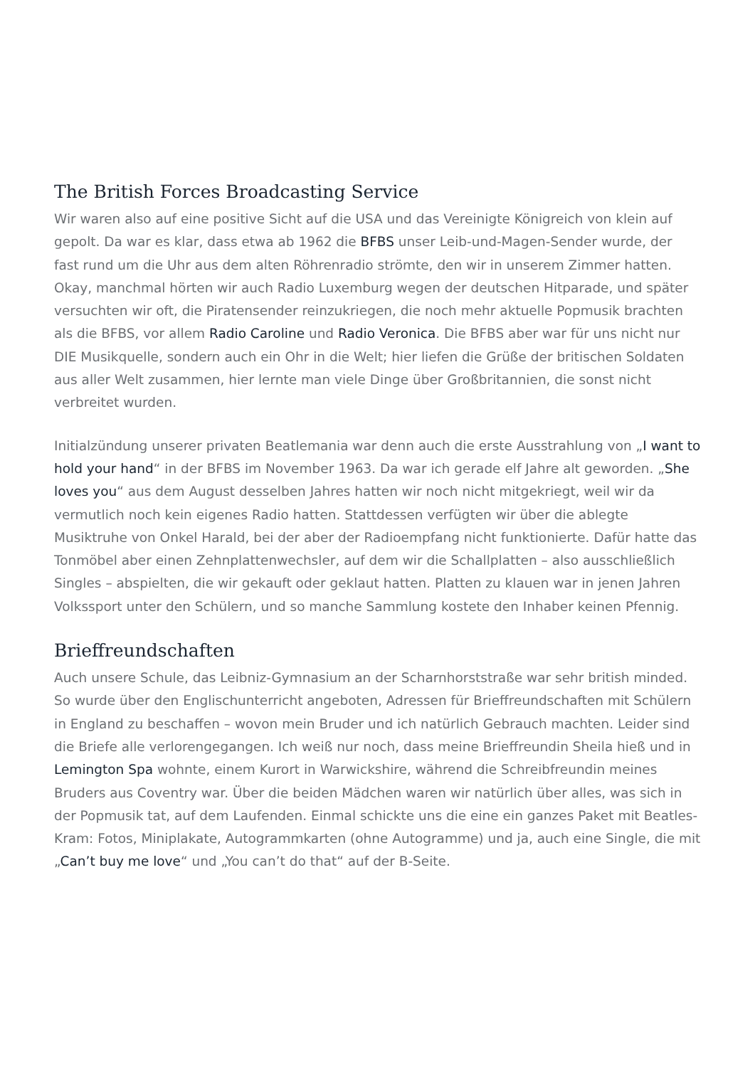The British Forces Broadcasting Service
Wir waren also auf eine positive Sicht auf die USA und das Vereinigte Königreich von klein auf gepolt. Da war es klar, dass etwa ab 1962 die BFBS unser Leib-und-Magen-Sender wurde, der fast rund um die Uhr aus dem alten Röhrenradio strömte, den wir in unserem Zimmer hatten. Okay, manchmal hörten wir auch Radio Luxemburg wegen der deutschen Hitparade, und später versuchten wir oft, die Piratensender reinzukriegen, die noch mehr aktuelle Popmusik brachten als die BFBS, vor allem Radio Caroline und Radio Veronica. Die BFBS aber war für uns nicht nur DIE Musikquelle, sondern auch ein Ohr in die Welt; hier liefen die Grüße der britischen Soldaten aus aller Welt zusammen, hier lernte man viele Dinge über Großbritannien, die sonst nicht verbreitet wurden.
Initialzündung unserer privaten Beatlemania war denn auch die erste Ausstrahlung von „I want to hold your hand“ in der BFBS im November 1963. Da war ich gerade elf Jahre alt geworden. „She loves you“ aus dem August desselben Jahres hatten wir noch nicht mitgekriegt, weil wir da vermutlich noch kein eigenes Radio hatten. Stattdessen verfügten wir über die ablegte Musiktruhe von Onkel Harald, bei der aber der Radioempfang nicht funktionierte. Dafür hatte das Tonmöbel aber einen Zehnplattenwechsler, auf dem wir die Schallplatten – also ausschließlich Singles – abspielten, die wir gekauft oder geklaut hatten. Platten zu klauen war in jenen Jahren Volkssport unter den Schülern, und so manche Sammlung kostete den Inhaber keinen Pfennig.
Brieffreundschaften
Auch unsere Schule, das Leibniz-Gymnasium an der Scharnhorststraße war sehr british minded. So wurde über den Englischunterricht angeboten, Adressen für Brieffreundschaften mit Schülern in England zu beschaffen – wovon mein Bruder und ich natürlich Gebrauch machten. Leider sind die Briefe alle verlorengegangen. Ich weiß nur noch, dass meine Brieffreundin Sheila hieß und in Lemington Spa wohnte, einem Kurort in Warwickshire, während die Schreibfreundin meines Bruders aus Coventry war. Über die beiden Mädchen waren wir natürlich über alles, was sich in der Popmusik tat, auf dem Laufenden. Einmal schickte uns die eine ein ganzes Paket mit Beatles-Kram: Fotos, Miniplakate, Autogrammkarten (ohne Autogramme) und ja, auch eine Single, die mit „Can’t buy me love“ und „You can’t do that“ auf der B-Seite.